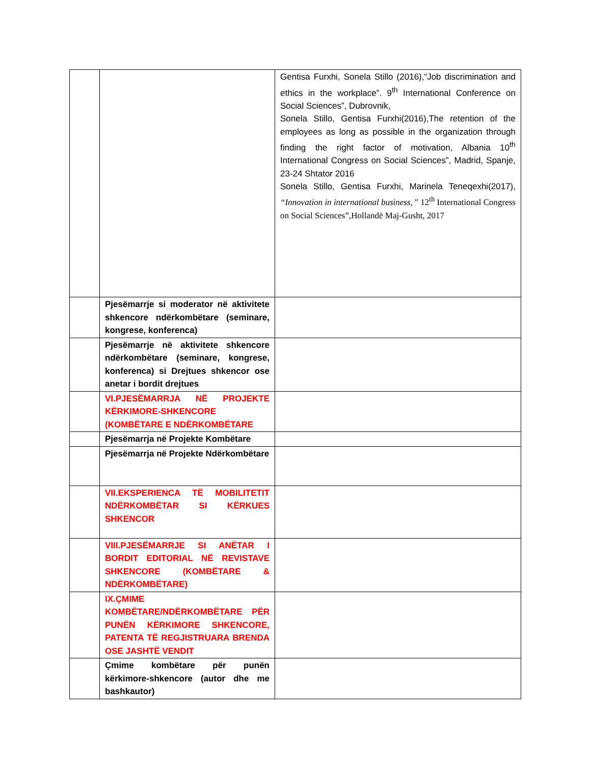| | | Gentisa Furxhi, Sonela Stillo (2016),“Job discrimination and ethics in the workplace”. 9<sup>th</sup> International Conference on Social Sciences”, Dubrovnik, Sonela Stillo, Gentisa Furxhi(2016),The retention of the employees as long as possible in the organization through finding the right factor of motivation, Albania 10<sup>th</sup> International Congress on Social Sciences”, Madrid, Spanje, 23-24 Shtator 2016 Sonela Stillo, Gentisa Furxhi, Marinela Teneqexhi(2017), “Innovation in international business , " 12<sup>th</sup> International Congress on Social Sciences”,Hollandë Maj-Gusht, 2017 |
| | Pjesëmarrje si moderator në aktivitete shkencore ndërkombëtare (seminare, kongrese, konferenca) | |
| | Pjesëmarrje në aktivitete shkencore ndërkombëtare (seminare, kongrese, konferenca) si Drejtues shkencor ose anetar i bordit drejtues | |
| | VI.PJESËMARRJA NË PROJEKTE KËRKIMORE-SHKENCORE (KOMBËTARE E NDËRKOMBËTARE | |
| | Pjesëmarrja në Projekte Kombëtare | |
| | Pjesëmarrja në Projekte Ndërkombëtare | |
| | VII.EKSPERIENCA TË MOBILITETIT NDËRKOMBËTAR SI KËRKUES SHKENCOR | |
| | VIII.PJESËMARRJE SI ANËTAR I BORDIT EDITORIAL NË REVISTAVE SHKENCORE (KOMBËTARE & NDËRKOMBËTARE) | |
| | IX.ÇMIME KOMBËTARE/NDËRKOMBËTARE PËR PUNËN KËRKIMORE SHKENCORE, PATENTA TË REGJISTRUARA BRENDA OSE JASHTË VENDIT | |
| | Çmime kombëtare për punën kërkimore-shkencore (autor dhe me bashkautor) | |